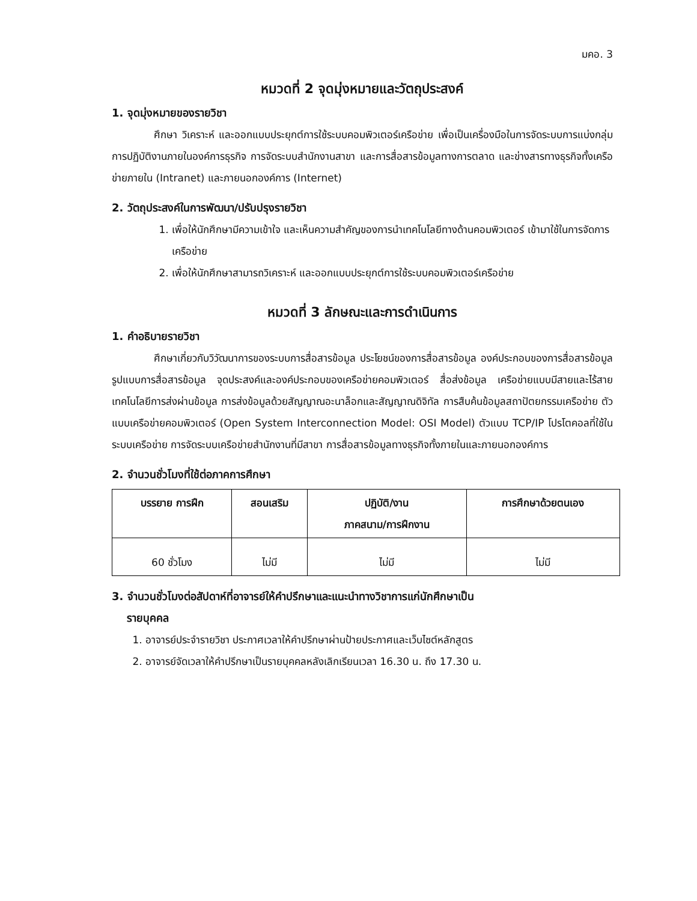มคอ. 3
หมวดที่ 2 จุดมุ่งหมายและวัตถุประสงค์
1. จุดมุ่งหมายของรายวิชา
ศึกษา วิเคราะห์ และออกแบบประยุกต์การใช้ระบบคอมพิวเตอร์เครือข่าย เพื่อเป็นเครื่องมือในการจัดระบบการแบ่งกลุ่ม การปฏิบัติงานภายในองค์การธุรกิจ การจัดระบบสำนักงานสาขา และการสื่อสารข้อมูลทางการตลาด และข่างสารทางธุรกิจทั้งเครือข่ายภายใน (Intranet) และภายนอกองค์การ (Internet)
2. วัตถุประสงค์ในการพัฒนา/ปรับปรุงรายวิชา
1. เพื่อให้นักศึกษามีความเข้าใจ และเห็นความสำคัญของการนำเทคโนโลยีทางด้านคอมพิวเตอร์ เข้ามาใช้ในการจัดการเครือข่าย
2. เพื่อให้นักศึกษาสามารถวิเคราะห์ และออกแบบประยุกต์การใช้ระบบคอมพิวเตอร์เครือข่าย
หมวดที่ 3 ลักษณะและการดำเนินการ
1. คำอธิบายรายวิชา
ศึกษาเกี่ยวกับวิวัฒนาการของระบบการสื่อสารข้อมูล ประโยชน์ของการสื่อสารข้อมูล องค์ประกอบของการสื่อสารข้อมูล รูปแบบการสื่อสารข้อมูล จุดประสงค์และองค์ประกอบของเครือข่ายคอมพิวเตอร์ สื่อส่งข้อมูล เครือข่ายแบบมีสายและไร้สาย เทคโนโลยีการส่งผ่านข้อมูล การส่งข้อมูลด้วยสัญญาณอะนาล็อกและสัญญาณดิจิทัล การสืบค้นข้อมูลสถาปัตยกรรมเครือข่าย ตัวแบบเครือข่ายคอมพิวเตอร์ (Open System Interconnection Model: OSI Model) ตัวแบบ TCP/IP โปรโตคอลที่ใช้ในระบบเครือข่าย การจัดระบบเครือข่ายสำนักงานที่มีสาขา การสื่อสารข้อมูลทางธุรกิจทั้งภายในและภายนอกองค์การ
2. จำนวนชั่วโมงที่ใช้ต่อภาคการศึกษา
| บรรยาย การฝึก | สอนเสริม | ปฏิบัติ/งาน ภาคสนาม/การฝึกงาน | การศึกษาด้วยตนเอง |
| --- | --- | --- | --- |
| 60 ชั่วโมง | ไม่มี | ไม่มี | ไม่มี |
3. จำนวนชั่วโมงต่อสัปดาห์ที่อาจารย์ให้คำปรึกษาและแนะนำทางวิชาการแก่นักศึกษาเป็น
รายบุคคล
1. อาจารย์ประจำรายวิชา ประกาศเวลาให้คำปรึกษาผ่านป้ายประกาศและเว็บไซต์หลักสูตร
2. อาจารย์จัดเวลาให้คำปรึกษาเป็นรายบุคคลหลังเลิกเรียนเวลา 16.30 น. ถึง 17.30 น.